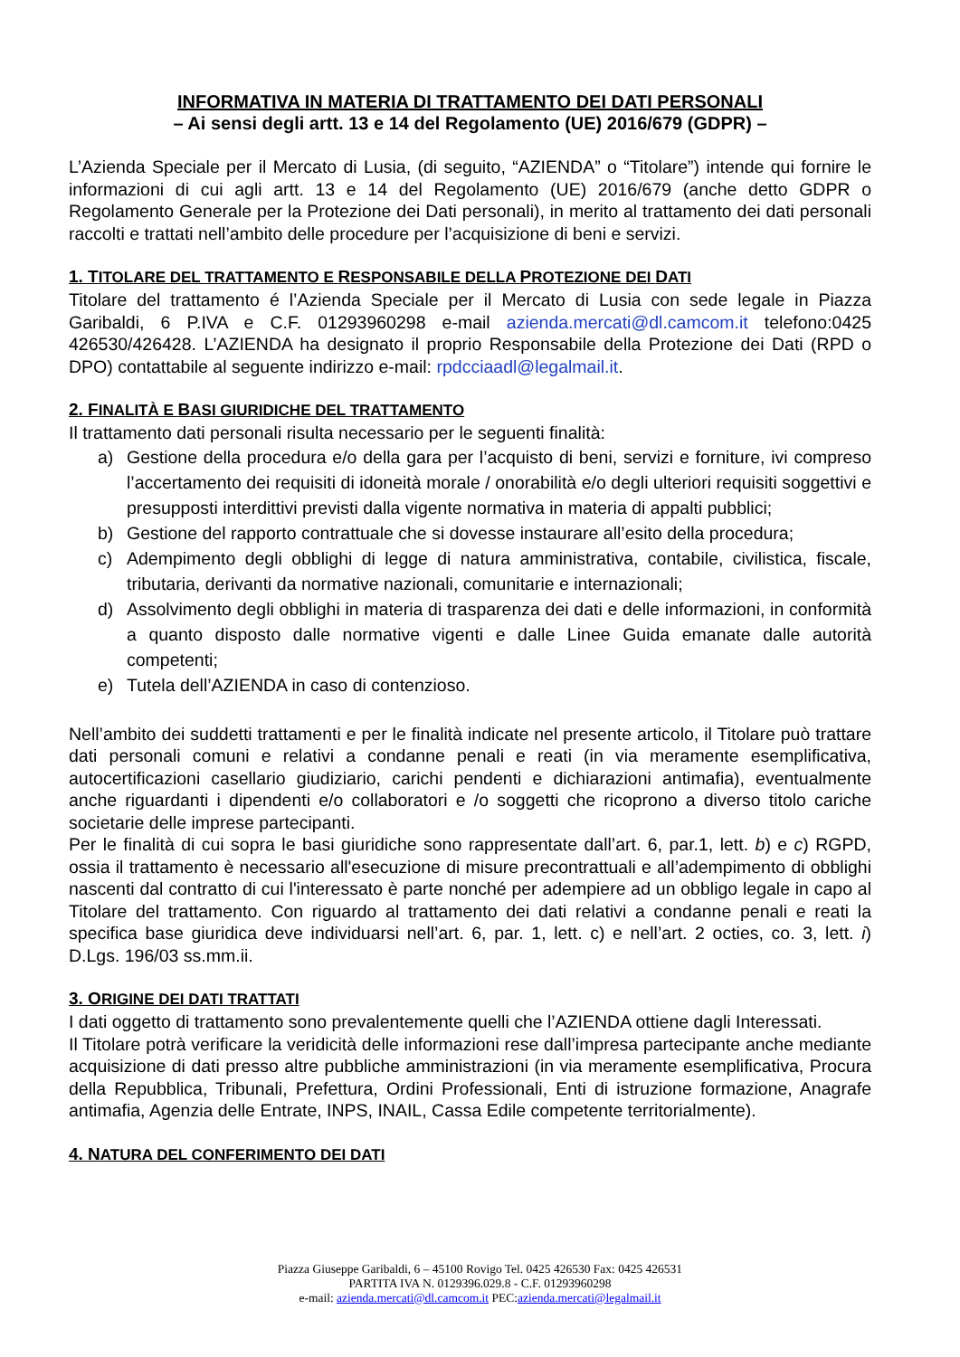INFORMATIVA IN MATERIA DI TRATTAMENTO DEI DATI PERSONALI
– Ai sensi degli artt. 13 e 14 del Regolamento (UE) 2016/679 (GDPR) –
L’Azienda Speciale per il Mercato di Lusia, (di seguito, “AZIENDA” o “Titolare”) intende qui fornire le informazioni di cui agli artt. 13 e 14 del Regolamento (UE) 2016/679 (anche detto GDPR o Regolamento Generale per la Protezione dei Dati personali), in merito al trattamento dei dati personali raccolti e trattati nell’ambito delle procedure per l’acquisizione di beni e servizi.
1. TITOLARE DEL TRATTAMENTO E RESPONSABILE DELLA PROTEZIONE DEI DATI
Titolare del trattamento é l’Azienda Speciale per il Mercato di Lusia con sede legale in Piazza Garibaldi, 6 P.IVA e C.F. 01293960298 e-mail azienda.mercati@dl.camcom.it telefono:0425 426530/426428. L’AZIENDA ha designato il proprio Responsabile della Protezione dei Dati (RPD o DPO) contattabile al seguente indirizzo e-mail: rpdcciaadl@legalmail.it.
2. FINALITÀ E BASI GIURIDICHE DEL TRATTAMENTO
Il trattamento dati personali risulta necessario per le seguenti finalità:
a) Gestione della procedura e/o della gara per l’acquisto di beni, servizi e forniture, ivi compreso l’accertamento dei requisiti di idoneità morale / onorabilità e/o degli ulteriori requisiti soggettivi e presupposti interdittivi previsti dalla vigente normativa in materia di appalti pubblici;
b) Gestione del rapporto contrattuale che si dovesse instaurare all’esito della procedura;
c) Adempimento degli obblighi di legge di natura amministrativa, contabile, civilistica, fiscale, tributaria, derivanti da normative nazionali, comunitarie e internazionali;
d) Assolvimento degli obblighi in materia di trasparenza dei dati e delle informazioni, in conformità a quanto disposto dalle normative vigenti e dalle Linee Guida emanate dalle autorità competenti;
e) Tutela dell’AZIENDA in caso di contenzioso.
Nell’ambito dei suddetti trattamenti e per le finalità indicate nel presente articolo, il Titolare può trattare dati personali comuni e relativi a condanne penali e reati (in via meramente esemplificativa, autocertificazioni casellario giudiziario, carichi pendenti e dichiarazioni antimafia), eventualmente anche riguardanti i dipendenti e/o collaboratori e /o soggetti che ricoprono a diverso titolo cariche societarie delle imprese partecipanti.
Per le finalità di cui sopra le basi giuridiche sono rappresentate dall’art. 6, par.1, lett. b) e c) RGPD, ossia il trattamento è necessario all'esecuzione di misure precontrattuali e all’adempimento di obblighi nascenti dal contratto di cui l'interessato è parte nonché per adempiere ad un obbligo legale in capo al Titolare del trattamento. Con riguardo al trattamento dei dati relativi a condanne penali e reati la specifica base giuridica deve individuarsi nell’art. 6, par. 1, lett. c) e nell’art. 2 octies, co. 3, lett. i) D.Lgs. 196/03 ss.mm.ii.
3. ORIGINE DEI DATI TRATTATI
I dati oggetto di trattamento sono prevalentemente quelli che l’AZIENDA ottiene dagli Interessati.
Il Titolare potrà verificare la veridicità delle informazioni rese dall’impresa partecipante anche mediante acquisizione di dati presso altre pubbliche amministrazioni (in via meramente esemplificativa, Procura della Repubblica, Tribunali, Prefettura, Ordini Professionali, Enti di istruzione formazione, Anagrafe antimafia, Agenzia delle Entrate, INPS, INAIL, Cassa Edile competente territorialmente).
4. NATURA DEL CONFERIMENTO DEI DATI
Piazza Giuseppe Garibaldi, 6 – 45100 Rovigo Tel. 0425 426530 Fax: 0425 426531
PARTITA IVA N. 0129396.029.8 - C.F. 01293960298
e-mail: azienda.mercati@dl.camcom.it PEC:azienda.mercati@legalmail.it